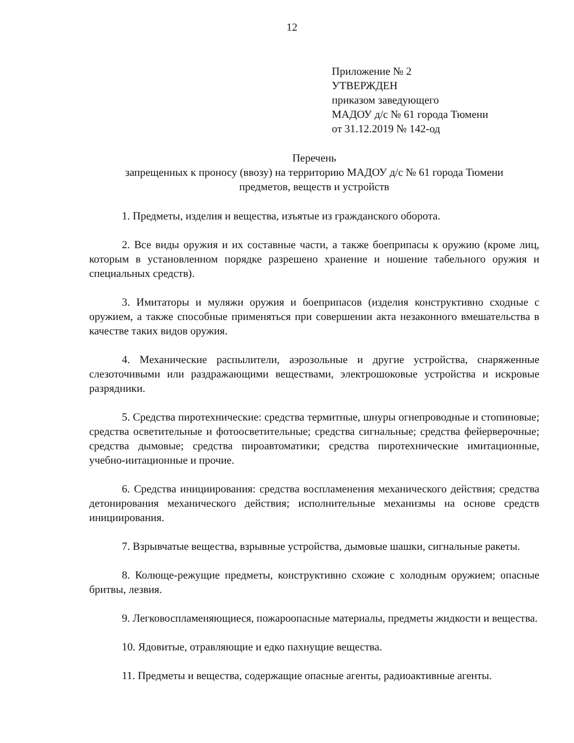12
Приложение № 2
УТВЕРЖДЕН
приказом заведующего
МАДОУ д/с № 61 города Тюмени
от 31.12.2019 № 142-од
Перечень
запрещенных к проносу (ввозу) на территорию МАДОУ д/с № 61 города Тюмени
предметов, веществ и устройств
1. Предметы, изделия и вещества, изъятые из гражданского оборота.
2. Все виды оружия и их составные части, а также боеприпасы к оружию (кроме лиц, которым в установленном порядке разрешено хранение и ношение табельного оружия и специальных средств).
3. Имитаторы и муляжи оружия и боеприпасов (изделия конструктивно сходные с оружием, а также способные применяться при совершении акта незаконного вмешательства в качестве таких видов оружия.
4. Механические распылители, аэрозольные и другие устройства, снаряженные слезоточивыми или раздражающими веществами, электрошоковые устройства и искровые разрядники.
5. Средства пиротехнические: средства термитные, шнуры огнепроводные и стопиновые; средства осветительные и фотоосветительные; средства сигнальные; средства фейерверочные; средства дымовые; средства пироавтоматики; средства пиротехнические имитационные, учебно-иитационные и прочие.
6. Средства инициирования: средства воспламенения механического действия; средства детонирования механического действия; исполнительные механизмы на основе средств инициирования.
7. Взрывчатые вещества, взрывные устройства, дымовые шашки, сигнальные ракеты.
8. Колюще-режущие предметы, конструктивно схожие с холодным оружием; опасные бритвы, лезвия.
9. Легковоспламеняющиеся, пожароопасные материалы, предметы жидкости и вещества.
10. Ядовитые, отравляющие и едко пахнущие вещества.
11. Предметы и вещества, содержащие опасные агенты, радиоактивные агенты.